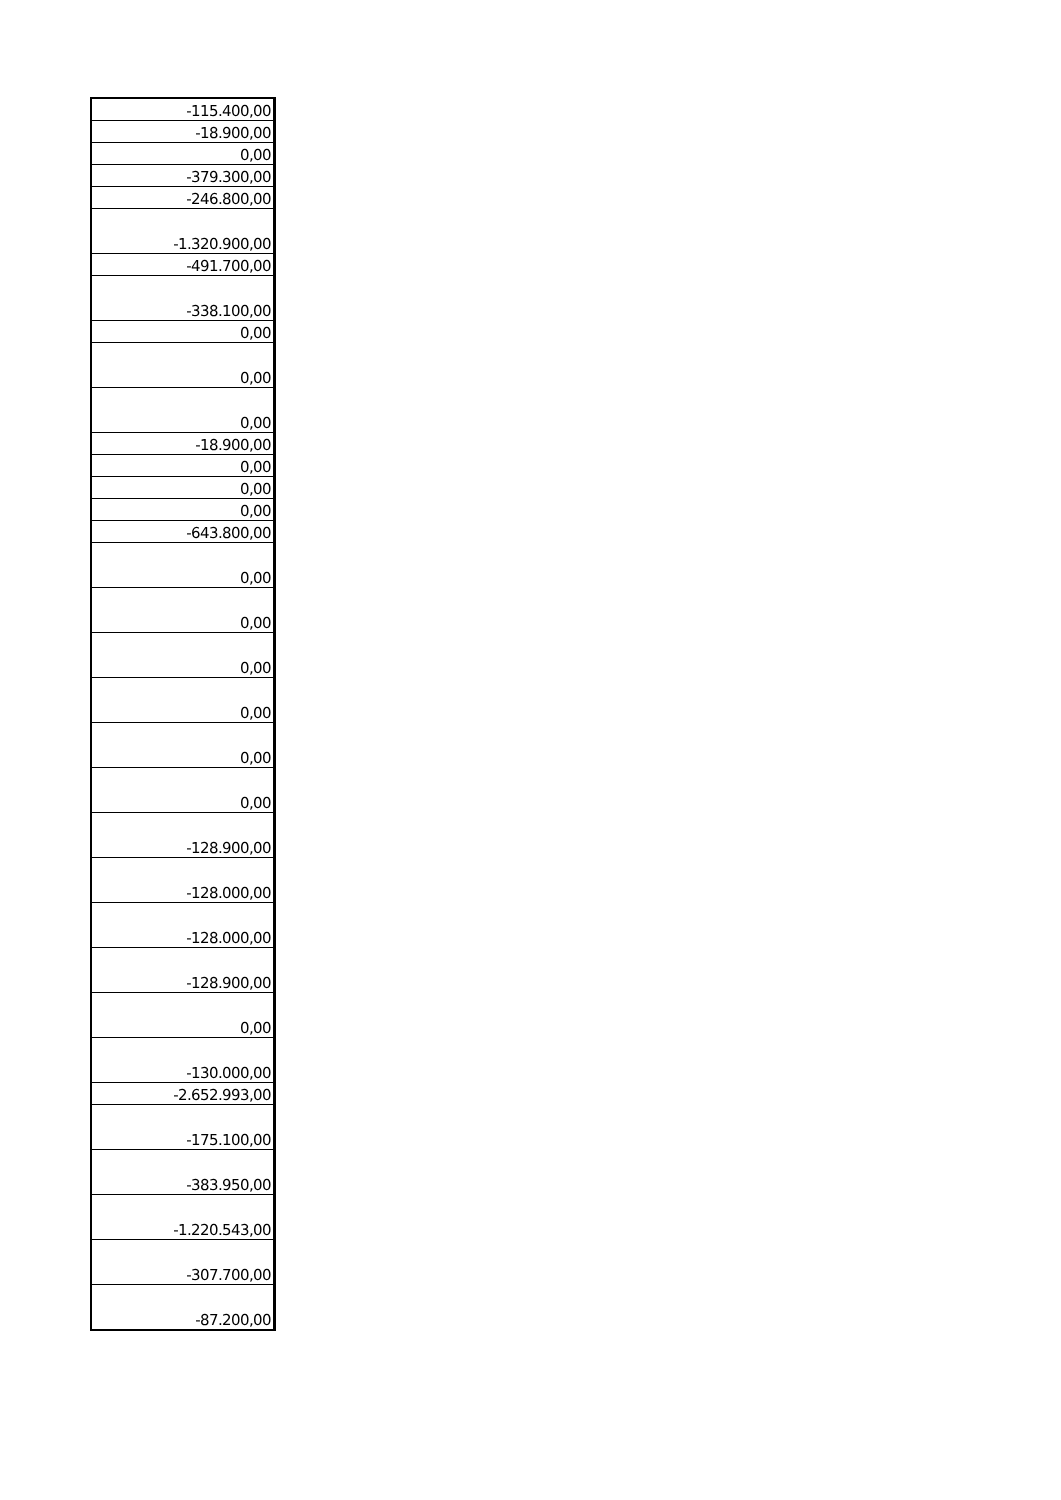| -115.400,00 |
| -18.900,00 |
| 0,00 |
| -379.300,00 |
| -246.800,00 |
| -1.320.900,00 |
| -491.700,00 |
| -338.100,00 |
| 0,00 |
| 0,00 |
| 0,00 |
| -18.900,00 |
| 0,00 |
| 0,00 |
| 0,00 |
| -643.800,00 |
| 0,00 |
| 0,00 |
| 0,00 |
| 0,00 |
| 0,00 |
| 0,00 |
| -128.900,00 |
| -128.000,00 |
| -128.000,00 |
| -128.900,00 |
| 0,00 |
| -130.000,00 |
| -2.652.993,00 |
| -175.100,00 |
| -383.950,00 |
| -1.220.543,00 |
| -307.700,00 |
| -87.200,00 |